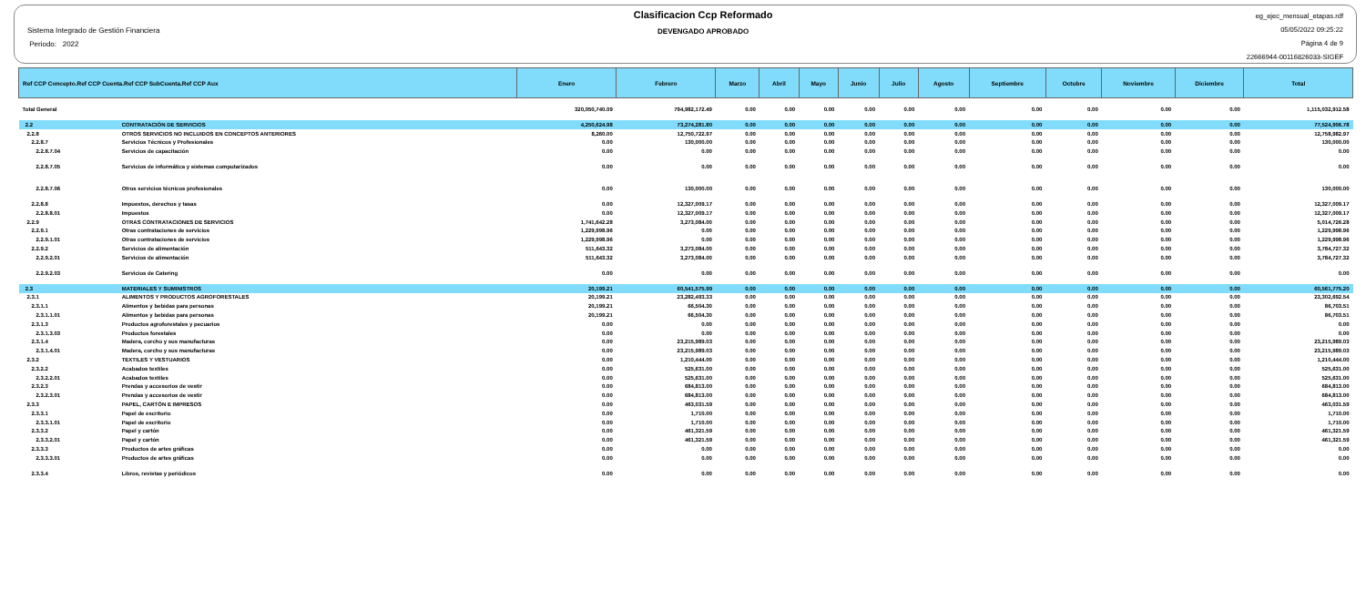Sistema Integrado de Gestión Financiera
Periodo: 2022
Clasificacion Ccp Reformado
DEVENGADO APROBADO
eg_ejec_mensual_etapas.rdf
05/05/2022 09:25:22
Página 4 de 9
22666944-00116826033-SIGEF
| Ref CCP Concepto.Ref CCP Cuenta.Ref CCP SubCuenta.Ref CCP Aux | | Enero | Febrero | Marzo | Abril | Mayo | Junio | Julio | Agosto | Septiembre | Octubre | Noviembre | Diciembre | Total |
| --- | --- | --- | --- | --- | --- | --- | --- | --- | --- | --- | --- | --- | --- | --- |
| Total General | | 320,050,740.09 | 794,982,172.49 | 0.00 | 0.00 | 0.00 | 0.00 | 0.00 | 0.00 | 0.00 | 0.00 | 0.00 | 0.00 | 1,115,032,912.58 |
| 2.2 | CONTRATACIÓN DE SERVICIOS | 4,250,624.98 | 73,274,281.80 | 0.00 | 0.00 | 0.00 | 0.00 | 0.00 | 0.00 | 0.00 | 0.00 | 0.00 | 0.00 | 77,524,906.78 |
| 2.2.8 | OTROS SERVICIOS NO INCLUIDOS EN CONCEPTOS ANTERIORES | 8,260.00 | 12,750,722.97 | 0.00 | 0.00 | 0.00 | 0.00 | 0.00 | 0.00 | 0.00 | 0.00 | 0.00 | 0.00 | 12,758,982.97 |
| 2.2.8.7 | Servicios Técnicos y Profesionales | 0.00 | 130,000.00 | 0.00 | 0.00 | 0.00 | 0.00 | 0.00 | 0.00 | 0.00 | 0.00 | 0.00 | 0.00 | 130,000.00 |
| 2.2.8.7.04 | Servicios de capacitación | 0.00 | 0.00 | 0.00 | 0.00 | 0.00 | 0.00 | 0.00 | 0.00 | 0.00 | 0.00 | 0.00 | 0.00 | 0.00 |
| 2.2.8.7.05 | Servicios de informática y sistemas computarizados | 0.00 | 0.00 | 0.00 | 0.00 | 0.00 | 0.00 | 0.00 | 0.00 | 0.00 | 0.00 | 0.00 | 0.00 | 0.00 |
| 2.2.8.7.06 | Otros servicios técnicos profesionales | 0.00 | 130,000.00 | 0.00 | 0.00 | 0.00 | 0.00 | 0.00 | 0.00 | 0.00 | 0.00 | 0.00 | 0.00 | 130,000.00 |
| 2.2.8.8 | Impuestos, derechos y tasas | 0.00 | 12,327,009.17 | 0.00 | 0.00 | 0.00 | 0.00 | 0.00 | 0.00 | 0.00 | 0.00 | 0.00 | 0.00 | 12,327,009.17 |
| 2.2.8.8.01 | Impuestos | 0.00 | 12,327,009.17 | 0.00 | 0.00 | 0.00 | 0.00 | 0.00 | 0.00 | 0.00 | 0.00 | 0.00 | 0.00 | 12,327,009.17 |
| 2.2.9 | OTRAS CONTRATACIONES DE SERVICIOS | 1,741,642.28 | 3,273,084.00 | 0.00 | 0.00 | 0.00 | 0.00 | 0.00 | 0.00 | 0.00 | 0.00 | 0.00 | 0.00 | 5,014,726.28 |
| 2.2.9.1 | Otras contrataciones de servicios | 1,229,998.96 | 0.00 | 0.00 | 0.00 | 0.00 | 0.00 | 0.00 | 0.00 | 0.00 | 0.00 | 0.00 | 0.00 | 1,229,998.96 |
| 2.2.9.1.01 | Otras contrataciones de servicios | 1,229,998.96 | 0.00 | 0.00 | 0.00 | 0.00 | 0.00 | 0.00 | 0.00 | 0.00 | 0.00 | 0.00 | 0.00 | 1,229,998.96 |
| 2.2.9.2 | Servicios de alimentación | 511,643.32 | 3,273,084.00 | 0.00 | 0.00 | 0.00 | 0.00 | 0.00 | 0.00 | 0.00 | 0.00 | 0.00 | 0.00 | 3,784,727.32 |
| 2.2.9.2.01 | Servicios de alimentación | 511,643.32 | 3,273,084.00 | 0.00 | 0.00 | 0.00 | 0.00 | 0.00 | 0.00 | 0.00 | 0.00 | 0.00 | 0.00 | 3,784,727.32 |
| 2.2.9.2.03 | Servicios de Catering | 0.00 | 0.00 | 0.00 | 0.00 | 0.00 | 0.00 | 0.00 | 0.00 | 0.00 | 0.00 | 0.00 | 0.00 | 0.00 |
| 2.3 | MATERIALES Y SUMINISTROS | 20,199.21 | 60,541,575.99 | 0.00 | 0.00 | 0.00 | 0.00 | 0.00 | 0.00 | 0.00 | 0.00 | 0.00 | 0.00 | 60,561,775.20 |
| 2.3.1 | ALIMENTOS Y PRODUCTOS AGROFORESTALES | 20,199.21 | 23,282,493.33 | 0.00 | 0.00 | 0.00 | 0.00 | 0.00 | 0.00 | 0.00 | 0.00 | 0.00 | 0.00 | 23,302,692.54 |
| 2.3.1.1 | Alimentos y bebidas para personas | 20,199.21 | 66,504.30 | 0.00 | 0.00 | 0.00 | 0.00 | 0.00 | 0.00 | 0.00 | 0.00 | 0.00 | 0.00 | 86,703.51 |
| 2.3.1.1.01 | Alimentos y bebidas para personas | 20,199.21 | 66,504.30 | 0.00 | 0.00 | 0.00 | 0.00 | 0.00 | 0.00 | 0.00 | 0.00 | 0.00 | 0.00 | 86,703.51 |
| 2.3.1.3 | Productos agroforestales y pecuarios | 0.00 | 0.00 | 0.00 | 0.00 | 0.00 | 0.00 | 0.00 | 0.00 | 0.00 | 0.00 | 0.00 | 0.00 | 0.00 |
| 2.3.1.3.03 | Productos forestales | 0.00 | 0.00 | 0.00 | 0.00 | 0.00 | 0.00 | 0.00 | 0.00 | 0.00 | 0.00 | 0.00 | 0.00 | 0.00 |
| 2.3.1.4 | Madera, corcho y sus manufacturas | 0.00 | 23,215,989.03 | 0.00 | 0.00 | 0.00 | 0.00 | 0.00 | 0.00 | 0.00 | 0.00 | 0.00 | 0.00 | 23,215,989.03 |
| 2.3.1.4.01 | Madera, corcho y sus manufacturas | 0.00 | 23,215,989.03 | 0.00 | 0.00 | 0.00 | 0.00 | 0.00 | 0.00 | 0.00 | 0.00 | 0.00 | 0.00 | 23,215,989.03 |
| 2.3.2 | TEXTILES Y VESTUARIOS | 0.00 | 1,210,444.00 | 0.00 | 0.00 | 0.00 | 0.00 | 0.00 | 0.00 | 0.00 | 0.00 | 0.00 | 0.00 | 1,210,444.00 |
| 2.3.2.2 | Acabados textiles | 0.00 | 525,631.00 | 0.00 | 0.00 | 0.00 | 0.00 | 0.00 | 0.00 | 0.00 | 0.00 | 0.00 | 0.00 | 525,631.00 |
| 2.3.2.2.01 | Acabados textiles | 0.00 | 525,631.00 | 0.00 | 0.00 | 0.00 | 0.00 | 0.00 | 0.00 | 0.00 | 0.00 | 0.00 | 0.00 | 525,631.00 |
| 2.3.2.3 | Prendas y accesorios de vestir | 0.00 | 684,813.00 | 0.00 | 0.00 | 0.00 | 0.00 | 0.00 | 0.00 | 0.00 | 0.00 | 0.00 | 0.00 | 684,813.00 |
| 2.3.2.3.01 | Prendas y accesorios de vestir | 0.00 | 684,813.00 | 0.00 | 0.00 | 0.00 | 0.00 | 0.00 | 0.00 | 0.00 | 0.00 | 0.00 | 0.00 | 684,813.00 |
| 2.3.3 | PAPEL, CARTÓN E IMPRESOS | 0.00 | 463,031.59 | 0.00 | 0.00 | 0.00 | 0.00 | 0.00 | 0.00 | 0.00 | 0.00 | 0.00 | 0.00 | 463,031.59 |
| 2.3.3.1 | Papel de escritorio | 0.00 | 1,710.00 | 0.00 | 0.00 | 0.00 | 0.00 | 0.00 | 0.00 | 0.00 | 0.00 | 0.00 | 0.00 | 1,710.00 |
| 2.3.3.1.01 | Papel de escritorio | 0.00 | 1,710.00 | 0.00 | 0.00 | 0.00 | 0.00 | 0.00 | 0.00 | 0.00 | 0.00 | 0.00 | 0.00 | 1,710.00 |
| 2.3.3.2 | Papel y cartón | 0.00 | 461,321.59 | 0.00 | 0.00 | 0.00 | 0.00 | 0.00 | 0.00 | 0.00 | 0.00 | 0.00 | 0.00 | 461,321.59 |
| 2.3.3.2.01 | Papel y cartón | 0.00 | 461,321.59 | 0.00 | 0.00 | 0.00 | 0.00 | 0.00 | 0.00 | 0.00 | 0.00 | 0.00 | 0.00 | 461,321.59 |
| 2.3.3.3 | Productos de artes gráficas | 0.00 | 0.00 | 0.00 | 0.00 | 0.00 | 0.00 | 0.00 | 0.00 | 0.00 | 0.00 | 0.00 | 0.00 | 0.00 |
| 2.3.3.3.01 | Productos de artes gráficas | 0.00 | 0.00 | 0.00 | 0.00 | 0.00 | 0.00 | 0.00 | 0.00 | 0.00 | 0.00 | 0.00 | 0.00 | 0.00 |
| 2.3.3.4 | Libros, revistas y periódicos | 0.00 | 0.00 | 0.00 | 0.00 | 0.00 | 0.00 | 0.00 | 0.00 | 0.00 | 0.00 | 0.00 | 0.00 | 0.00 |